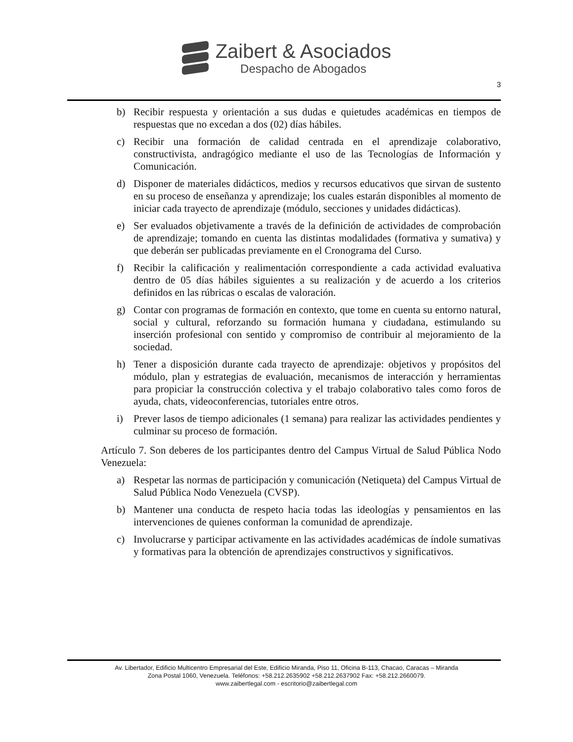Zaibert & Asociados
Despacho de Abogados
3
b) Recibir respuesta y orientación a sus dudas e quietudes académicas en tiempos de respuestas que no excedan a dos (02) días hábiles.
c) Recibir una formación de calidad centrada en el aprendizaje colaborativo, constructivista, andragógico mediante el uso de las Tecnologías de Información y Comunicación.
d) Disponer de materiales didácticos, medios y recursos educativos que sirvan de sustento en su proceso de enseñanza y aprendizaje; los cuales estarán disponibles al momento de iniciar cada trayecto de aprendizaje (módulo, secciones y unidades didácticas).
e) Ser evaluados objetivamente a través de la definición de actividades de comprobación de aprendizaje; tomando en cuenta las distintas modalidades (formativa y sumativa) y que deberán ser publicadas previamente en el Cronograma del Curso.
f) Recibir la calificación y realimentación correspondiente a cada actividad evaluativa dentro de 05 días hábiles siguientes a su realización y de acuerdo a los criterios definidos en las rúbricas o escalas de valoración.
g) Contar con programas de formación en contexto, que tome en cuenta su entorno natural, social y cultural, reforzando su formación humana y ciudadana, estimulando su inserción profesional con sentido y compromiso de contribuir al mejoramiento de la sociedad.
h) Tener a disposición durante cada trayecto de aprendizaje: objetivos y propósitos del módulo, plan y estrategias de evaluación, mecanismos de interacción y herramientas para propiciar la construcción colectiva y el trabajo colaborativo tales como foros de ayuda, chats, videoconferencias, tutoriales entre otros.
i) Prever lasos de tiempo adicionales (1 semana) para realizar las actividades pendientes y culminar su proceso de formación.
Artículo 7. Son deberes de los participantes dentro del Campus Virtual de Salud Pública Nodo Venezuela:
a) Respetar las normas de participación y comunicación (Netiqueta) del Campus Virtual de Salud Pública Nodo Venezuela (CVSP).
b) Mantener una conducta de respeto hacia todas las ideologías y pensamientos en las intervenciones de quienes conforman la comunidad de aprendizaje.
c) Involucrarse y participar activamente en las actividades académicas de índole sumativas y formativas para la obtención de aprendizajes constructivos y significativos.
Av. Libertador, Edificio Multicentro Empresarial del Este, Edificio Miranda, Piso 11, Oficina B-113, Chacao, Caracas – Miranda
Zona Postal 1060, Venezuela. Teléfonos: +58.212.2635902 +58.212.2637902 Fax: +58.212.2660079.
www.zaibertlegal.com - escritorio@zaibertlegal.com